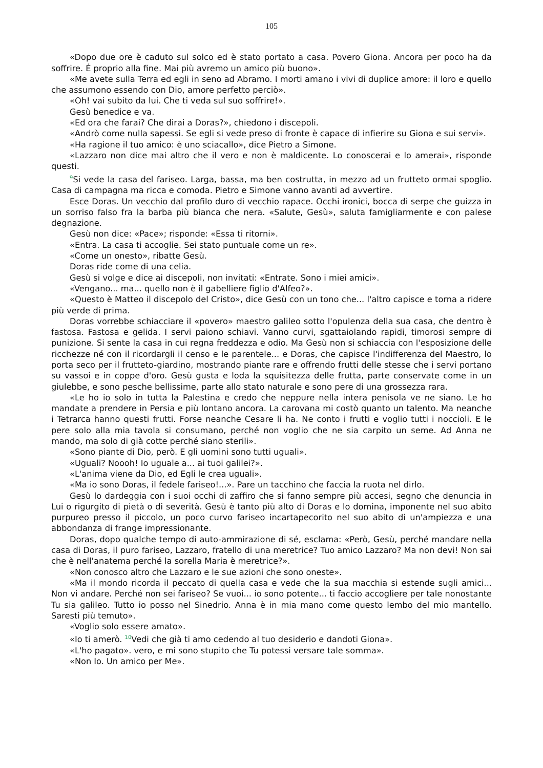105
«Dopo due ore è caduto sul solco ed è stato portato a casa. Povero Giona. Ancora per poco ha da soffrire. É proprio alla fine. Mai più avremo un amico più buono».
«Me avete sulla Terra ed egli in seno ad Abramo. I morti amano i vivi di duplice amore: il loro e quello che assumono essendo con Dio, amore perfetto perciò».
«Oh! vai subito da lui. Che ti veda sul suo soffrire!».
Gesù benedice e va.
«Ed ora che farai? Che dirai a Doras?», chiedono i discepoli.
«Andrò come nulla sapessi. Se egli si vede preso di fronte è capace di infierire su Giona e sui servi».
«Ha ragione il tuo amico: è uno sciacallo», dice Pietro a Simone.
«Lazzaro non dice mai altro che il vero e non è maldicente. Lo conoscerai e lo amerai», risponde questi.
<sup>9</sup> Si vede la casa del fariseo. Larga, bassa, ma ben costrutta, in mezzo ad un frutteto ormai spoglio. Casa di campagna ma ricca e comoda. Pietro e Simone vanno avanti ad avvertire.
Esce Doras. Un vecchio dal profilo duro di vecchio rapace. Occhi ironici, bocca di serpe che guizza in un sorriso falso fra la barba più bianca che nera. «Salute, Gesù», saluta famigliarmente e con palese degnazione.
Gesù non dice: «Pace»; risponde: «Essa ti ritorni».
«Entra. La casa ti accoglie. Sei stato puntuale come un re».
«Come un onesto», ribatte Gesù.
Doras ride come di una celia.
Gesù si volge e dice ai discepoli, non invitati: «Entrate. Sono i miei amici».
«Vengano... ma... quello non è il gabelliere figlio d'Alfeo?».
«Questo è Matteo il discepolo del Cristo», dice Gesù con un tono che... l'altro capisce e torna a ridere più verde di prima.
Doras vorrebbe schiacciare il «povero» maestro galileo sotto l'opulenza della sua casa, che dentro è fastosa. Fastosa e gelida. I servi paiono schiavi. Vanno curvi, sgattaiolando rapidi, timorosi sempre di punizione. Si sente la casa in cui regna freddezza e odio. Ma Gesù non si schiaccia con l'esposizione delle ricchezze né con il ricordargli il censo e le parentele... e Doras, che capisce l'indifferenza del Maestro, lo porta seco per il frutteto-giardino, mostrando piante rare e offrendo frutti delle stesse che i servi portano su vassoi e in coppe d'oro. Gesù gusta e loda la squisitezza delle frutta, parte conservate come in un giulebbe, e sono pesche bellissime, parte allo stato naturale e sono pere di una grossezza rara.
«Le ho io solo in tutta la Palestina e credo che neppure nella intera penisola ve ne siano. Le ho mandate a prendere in Persia e più lontano ancora. La carovana mi costò quanto un talento. Ma neanche i Tetrarca hanno questi frutti. Forse neanche Cesare li ha. Ne conto i frutti e voglio tutti i noccioli. E le pere solo alla mia tavola si consumano, perché non voglio che ne sia carpito un seme. Ad Anna ne mando, ma solo di già cotte perché siano sterili».
«Sono piante di Dio, però. E gli uomini sono tutti uguali».
«Uguali? Noooh! Io uguale a... ai tuoi galilei?».
«L'anima viene da Dio, ed Egli le crea uguali».
«Ma io sono Doras, il fedele fariseo!...». Pare un tacchino che faccia la ruota nel dirlo.
Gesù lo dardeggia con i suoi occhi di zaffiro che si fanno sempre più accesi, segno che denuncia in Lui o rigurgito di pietà o di severità. Gesù è tanto più alto di Doras e lo domina, imponente nel suo abito purpureo presso il piccolo, un poco curvo fariseo incartapecorito nel suo abito di un'ampiezza e una abbondanza di frange impressionante.
Doras, dopo qualche tempo di auto-ammirazione di sé, esclama: «Però, Gesù, perché mandare nella casa di Doras, il puro fariseo, Lazzaro, fratello di una meretrice? Tuo amico Lazzaro? Ma non devi! Non sai che è nell'anatema perché la sorella Maria è meretrice?».
«Non conosco altro che Lazzaro e le sue azioni che sono oneste».
«Ma il mondo ricorda il peccato di quella casa e vede che la sua macchia si estende sugli amici... Non vi andare. Perché non sei fariseo? Se vuoi... io sono potente... ti faccio accogliere per tale nonostante Tu sia galileo. Tutto io posso nel Sinedrio. Anna è in mia mano come questo lembo del mio mantello. Saresti più temuto».
«Voglio solo essere amato».
«Io ti amerò. <sup>10</sup>Vedi che già ti amo cedendo al tuo desiderio e dandoti Giona».
«L'ho pagato». vero, e mi sono stupito che Tu potessi versare tale somma».
«Non Io. Un amico per Me».